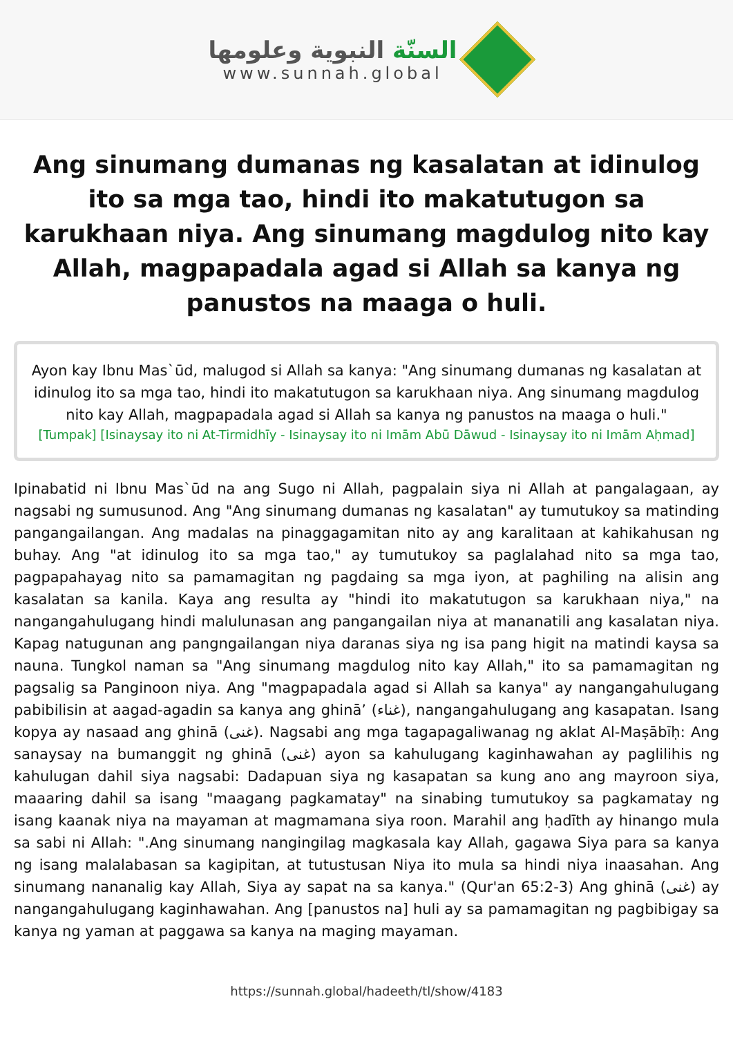السنّة النبوية وعلومها
www.sunnah.global
Ang sinumang dumanas ng kasalatan at idinulog ito sa mga tao, hindi ito makatutugon sa karukhaan niya. Ang sinumang magdulog nito kay Allah, magpapadala agad si Allah sa kanya ng panustos na maaga o huli.
Ayon kay Ibnu Mas`ūd, malugod si Allah sa kanya: "Ang sinumang dumanas ng kasalatan at idinulog ito sa mga tao, hindi ito makatutugon sa karukhaan niya. Ang sinumang magdulog nito kay Allah, magpapadala agad si Allah sa kanya ng panustos na maaga o huli."
[Tumpak] [Isinaysay ito ni At-Tirmidhīy - Isinaysay ito ni Imām Abū Dāwud - Isinaysay ito ni Imām Aḥmad]
Ipinabatid ni Ibnu Mas`ūd na ang Sugo ni Allah, pagpalain siya ni Allah at pangalagaan, ay nagsabi ng sumusunod. Ang "Ang sinumang dumanas ng kasalatan" ay tumutukoy sa matinding pangangailangan. Ang madalas na pinaggagamitan nito ay ang karalitaan at kahikahusan ng buhay. Ang "at idinulog ito sa mga tao," ay tumutukoy sa paglalahad nito sa mga tao, pagpapahayag nito sa pamamagitan ng pagdaing sa mga iyon, at paghiling na alisin ang kasalatan sa kanila. Kaya ang resulta ay "hindi ito makatutugon sa karukhaan niya," na nangangahulugang hindi malulunasan ang pangangailan niya at mananatili ang kasalatan niya. Kapag natugunan ang pangngailangan niya daranas siya ng isa pang higit na matindi kaysa sa nauna. Tungkol naman sa "Ang sinumang magdulog nito kay Allah," ito sa pamamagitan ng pagsalig sa Panginoon niya. Ang "magpapadala agad si Allah sa kanya" ay nangangahulugang pabibilisin at aagad-agadin sa kanya ang ghinā’ (غناء), nangangahulugang ang kasapatan. Isang kopya ay nasaad ang ghinā (غنى). Nagsabi ang mga tagapagaliwanag ng aklat Al-Maṣābīḥ: Ang sanaysay na bumanggit ng ghinā (غنى) ayon sa kahulugang kaginhawahan ay paglilihis ng kahulugan dahil siya nagsabi: Dadapuan siya ng kasapatan sa kung ano ang mayroon siya, maaaring dahil sa isang "maagang pagkamatay" na sinabing tumutukoy sa pagkamatay ng isang kaanak niya na mayaman at magmamana siya roon. Marahil ang ḥadīth ay hinango mula sa sabi ni Allah: ".Ang sinumang nangingilag magkasala kay Allah, gagawa Siya para sa kanya ng isang malalabasan sa kagipitan, at tutustusan Niya ito mula sa hindi niya inaasahan. Ang sinumang nananalig kay Allah, Siya ay sapat na sa kanya." (Qur'an 65:2-3) Ang ghinā (غنى) ay nangangahulugang kaginhawahan. Ang [panustos na] huli ay sa pamamagitan ng pagbibigay sa kanya ng yaman at paggawa sa kanya na maging mayaman.
https://sunnah.global/hadeeth/tl/show/4183